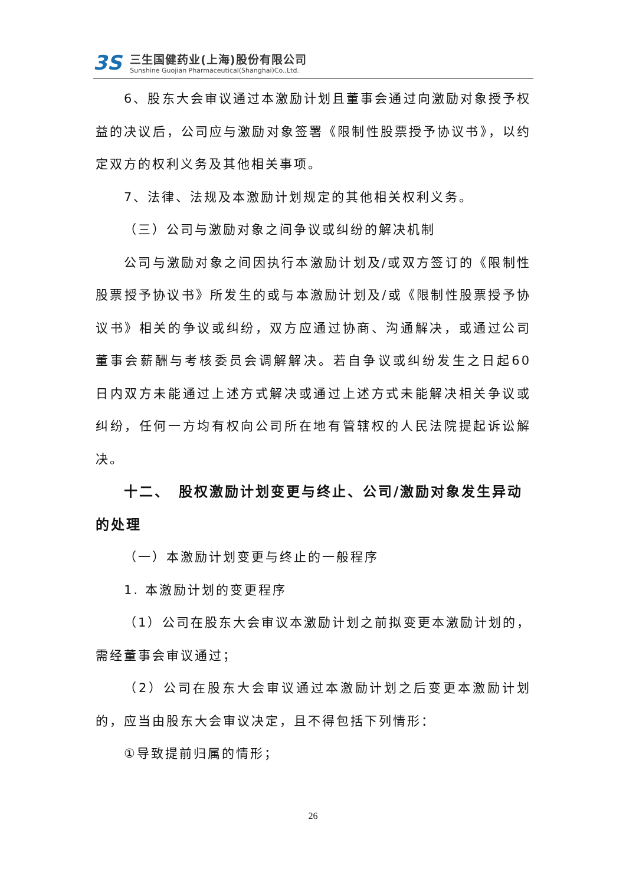3S
三生国健药业(上海)股份有限公司
Sunshine Guojian Pharmaceutical(Shanghai)Co.,Ltd.
6、股东大会审议通过本激励计划且董事会通过向激励对象授予权益的决议后，公司应与激励对象签署《限制性股票授予协议书》，以约定双方的权利义务及其他相关事项。
7、法律、法规及本激励计划规定的其他相关权利义务。
（三）公司与激励对象之间争议或纠纷的解决机制
公司与激励对象之间因执行本激励计划及/或双方签订的《限制性股票授予协议书》所发生的或与本激励计划及/或《限制性股票授予协议书》相关的争议或纠纷，双方应通过协商、沟通解决，或通过公司董事会薪酬与考核委员会调解解决。若自争议或纠纷发生之日起60 日内双方未能通过上述方式解决或通过上述方式未能解决相关争议或纠纷，任何一方均有权向公司所在地有管辖权的人民法院提起诉讼解决。
十二、　股权激励计划变更与终止、公司/激励对象发生异动的处理
（一）本激励计划变更与终止的一般程序
1. 本激励计划的变更程序
（1）公司在股东大会审议本激励计划之前拟变更本激励计划的，需经董事会审议通过；
（2）公司在股东大会审议通过本激励计划之后变更本激励计划的，应当由股东大会审议决定，且不得包括下列情形：
①导致提前归属的情形；
26